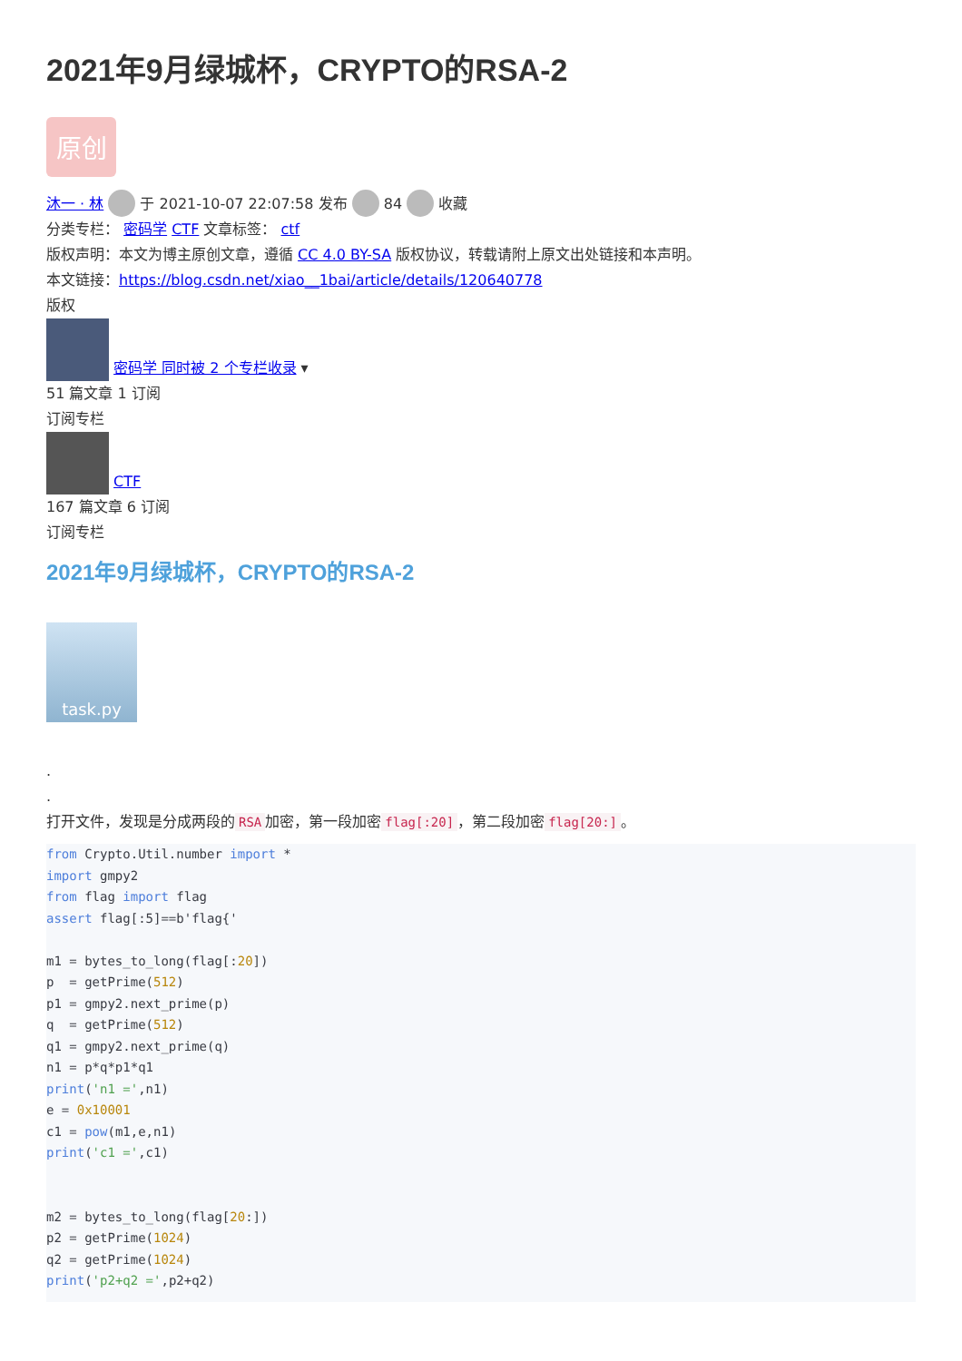2021年9月绿城杯，CRYPTO的RSA-2
原创
沐一 · 林 于 2021-10-07 22:07:58 发布 84 收藏
分类专栏： 密码学 CTF 文章标签： ctf
版权声明：本文为博主原创文章，遵循 CC 4.0 BY-SA 版权协议，转载请附上原文出处链接和本声明。
本文链接：https://blog.csdn.net/xiao__1bai/article/details/120640778
版权
密码学 同时被 2 个专栏收录 ▾
51 篇文章 1 订阅
订阅专栏
CTF
167 篇文章 6 订阅
订阅专栏
2021年9月绿城杯，CRYPTO的RSA-2
task.py
.
.
打开文件，发现是分成两段的 RSA 加密，第一段加密 flag[:20] ，第二段加密 flag[20:] 。
from Crypto.Util.number import *
import gmpy2
from flag import flag
assert flag[:5]==b'flag{'

m1 = bytes_to_long(flag[:20])
p  = getPrime(512)
p1 = gmpy2.next_prime(p)
q  = getPrime(512)
q1 = gmpy2.next_prime(q)
n1 = p*q*p1*q1
print('n1 =',n1)
e = 0x10001
c1 = pow(m1,e,n1)
print('c1 =',c1)


m2 = bytes_to_long(flag[20:])
p2 = getPrime(1024)
q2 = getPrime(1024)
print('p2+q2 =',p2+q2)